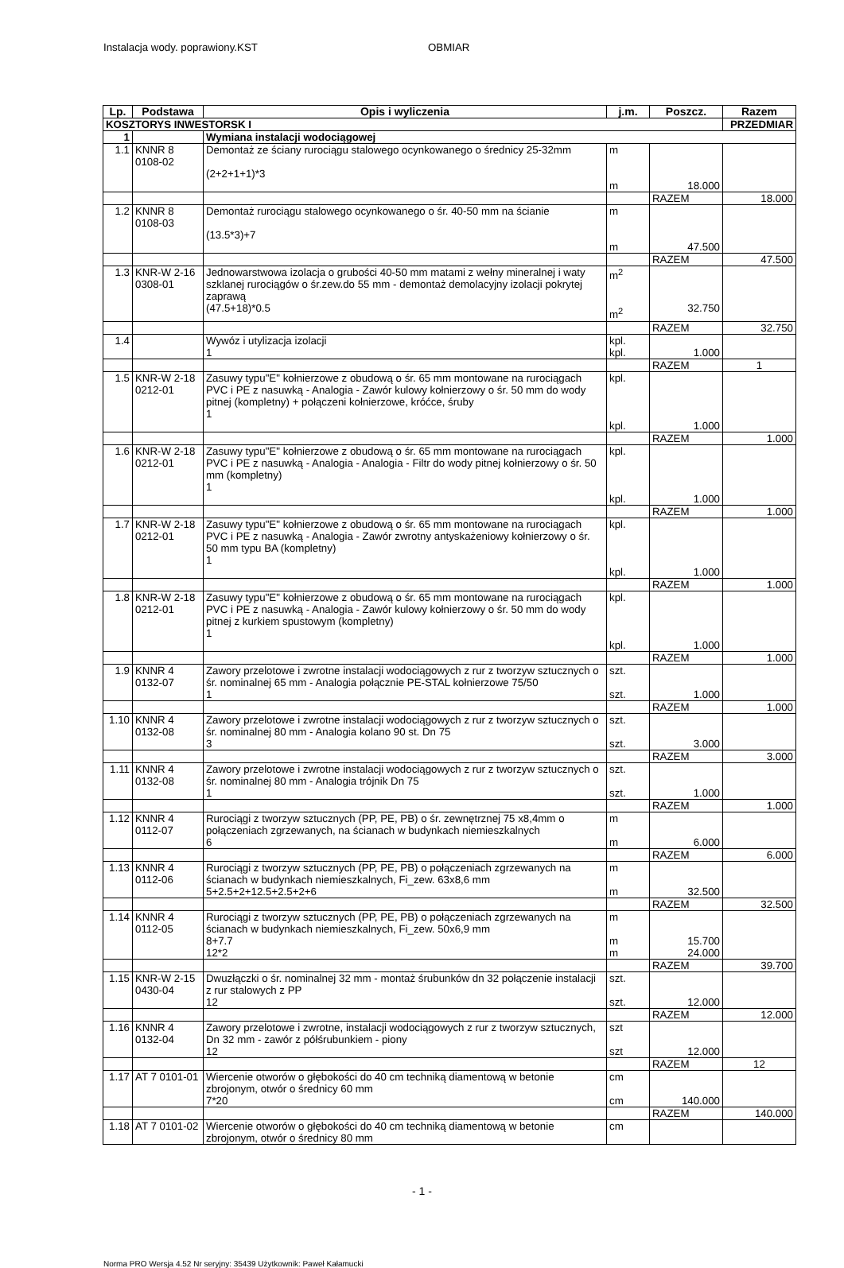Instalacja wody. poprawiony.KST OBMIAR
| Lp. | Podstawa | Opis i wyliczenia | j.m. | Poszcz. | Razem |
| --- | --- | --- | --- | --- | --- |
| KOSZTORYS INWESTORSK I | | | | | PRZEDMIAR |
| 1 | | Wymiana instalacji wodociągowej | | | |
| 1.1 | KNNR 8 0108-02 | Demontaż ze ściany rurociągu stalowego ocynkowanego o średnicy 25-32mm (2+2+1+1)*3 | m m | 18.000 | |
| | | | | RAZEM | 18.000 |
| 1.2 | KNNR 8 0108-03 | Demontaż rurociągu stalowego ocynkowanego o śr. 40-50 mm na ścianie (13.5*3)+7 | m m | 47.500 | |
| | | | | RAZEM | 47.500 |
| 1.3 | KNR-W 2-16 0308-01 | Jednowarstwowa izolacja o grubości 40-50 mm matami z wełny mineralnej i waty szklanej rurociągów o śr.zew.do 55 mm - demontaż demolacyjny izolacji pokrytej zaprawą (47.5+18)*0.5 | m<sup>2</sup> m<sup>2</sup> | 32.750 | |
| | | | | RAZEM | 32.750 |
| 1.4 | | Wywóz i utylizacja izolacji 1 | kpl. kpl. | 1.000 | |
| | | | | RAZEM | 1 |
| 1.5 | KNR-W 2-18 0212-01 | Zasuwy typu"E" kołnierzowe z obudową o śr. 65 mm montowane na rurociągach PVC i PE z nasuwką - Analogia - Zawór kulowy kołnierzowy o śr. 50 mm do wody pitnej (kompletny) + połączeni kołnierzowe, króćce, śruby 1 | kpl. kpl. | 1.000 | |
| | | | | RAZEM | 1.000 |
| 1.6 | KNR-W 2-18 0212-01 | Zasuwy typu"E" kołnierzowe z obudową o śr. 65 mm montowane na rurociągach PVC i PE z nasuwką - Analogia - Analogia - Filtr do wody pitnej kołnierzowy o śr. 50 mm (kompletny) 1 | kpl. kpl. | 1.000 | |
| | | | | RAZEM | 1.000 |
| 1.7 | KNR-W 2-18 0212-01 | Zasuwy typu"E" kołnierzowe z obudową o śr. 65 mm montowane na rurociągach PVC i PE z nasuwką - Analogia - Zawór zwrotny antyskażeniowy kołnierzowy o śr. 50 mm typu BA (kompletny) 1 | kpl. kpl. | 1.000 | |
| | | | | RAZEM | 1.000 |
| 1.8 | KNR-W 2-18 0212-01 | Zasuwy typu"E" kołnierzowe z obudową o śr. 65 mm montowane na rurociągach PVC i PE z nasuwką - Analogia - Zawór kulowy kołnierzowy o śr. 50 mm do wody pitnej z kurkiem spustowym (kompletny) 1 | kpl. kpl. | 1.000 | |
| | | | | RAZEM | 1.000 |
| 1.9 | KNNR 4 0132-07 | Zawory przelotowe i zwrotne instalacji wodociągowych z rur z tworzyw sztucznych o śr. nominalnej 65 mm - Analogia połącznie PE-STAL kołnierzowe 75/50 1 | szt. szt. | 1.000 | |
| | | | | RAZEM | 1.000 |
| 1.10 | KNNR 4 0132-08 | Zawory przelotowe i zwrotne instalacji wodociągowych z rur z tworzyw sztucznych o śr. nominalnej 80 mm - Analogia kolano 90 st. Dn 75 3 | szt. szt. | 3.000 | |
| | | | | RAZEM | 3.000 |
| 1.11 | KNNR 4 0132-08 | Zawory przelotowe i zwrotne instalacji wodociągowych z rur z tworzyw sztucznych o śr. nominalnej 80 mm - Analogia trójnik Dn 75 1 | szt. szt. | 1.000 | |
| | | | | RAZEM | 1.000 |
| 1.12 | KNNR 4 0112-07 | Rurociągi z tworzyw sztucznych (PP, PE, PB) o śr. zewnętrznej 75 x8,4mm o połączeniach zgrzewanych, na ścianach w budynkach niemieszkalnych 6 | m m | 6.000 | |
| | | | | RAZEM | 6.000 |
| 1.13 | KNNR 4 0112-06 | Rurociągi z tworzyw sztucznych (PP, PE, PB) o połączeniach zgrzewanych na ścianach w budynkach niemieszkalnych, Fi_zew. 63x8,6 mm 5+2.5+2+12.5+2.5+2+6 | m m | 32.500 | |
| | | | | RAZEM | 32.500 |
| 1.14 | KNNR 4 0112-05 | Rurociągi z tworzyw sztucznych (PP, PE, PB) o połączeniach zgrzewanych na ścianach w budynkach niemieszkalnych, Fi_zew. 50x6,9 mm 8+7.7 12*2 | m m m | 15.700 24.000 | |
| | | | | RAZEM | 39.700 |
| 1.15 | KNR-W 2-15 0430-04 | Dwuzłączki o śr. nominalnej 32 mm - montaż śrubunków dn 32 połączenie instalacji z rur stalowych z PP 12 | szt. szt. | 12.000 | |
| | | | | RAZEM | 12.000 |
| 1.16 | KNNR 4 0132-04 | Zawory przelotowe i zwrotne, instalacji wodociągowych z rur z tworzyw sztucznych, Dn 32 mm - zawór z półśrubunkiem - piony 12 | szt szt | 12.000 | |
| | | | | RAZEM | 12 |
| 1.17 | AT 7 0101-01 | Wiercenie otworów o głębokości do 40 cm techniką diamentową w betonie zbrojonym, otwór o średnicy 60 mm 7*20 | cm cm | 140.000 | |
| | | | | RAZEM | 140.000 |
| 1.18 | AT 7 0101-02 | Wiercenie otworów o głębokości do 40 cm techniką diamentową w betonie zbrojonym, otwór o średnicy 80 mm | cm | | |
- 1 -
Norma PRO Wersja 4.52 Nr seryjny: 35439 Użytkownik: Paweł Kałamucki